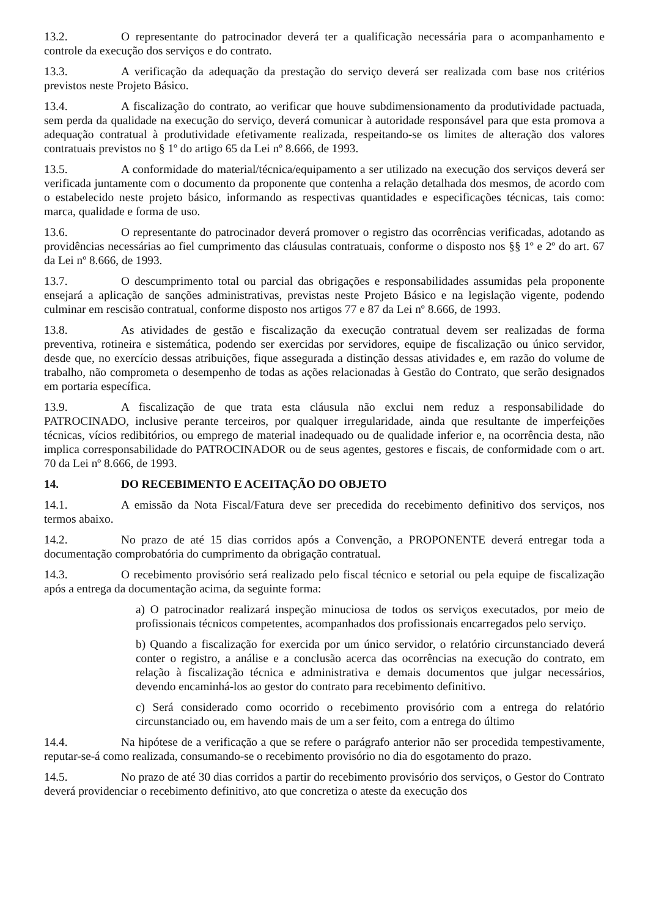13.2. O representante do patrocinador deverá ter a qualificação necessária para o acompanhamento e controle da execução dos serviços e do contrato.
13.3. A verificação da adequação da prestação do serviço deverá ser realizada com base nos critérios previstos neste Projeto Básico.
13.4. A fiscalização do contrato, ao verificar que houve subdimensionamento da produtividade pactuada, sem perda da qualidade na execução do serviço, deverá comunicar à autoridade responsável para que esta promova a adequação contratual à produtividade efetivamente realizada, respeitando-se os limites de alteração dos valores contratuais previstos no § 1º do artigo 65 da Lei nº 8.666, de 1993.
13.5. A conformidade do material/técnica/equipamento a ser utilizado na execução dos serviços deverá ser verificada juntamente com o documento da proponente que contenha a relação detalhada dos mesmos, de acordo com o estabelecido neste projeto básico, informando as respectivas quantidades e especificações técnicas, tais como: marca, qualidade e forma de uso.
13.6. O representante do patrocinador deverá promover o registro das ocorrências verificadas, adotando as providências necessárias ao fiel cumprimento das cláusulas contratuais, conforme o disposto nos §§ 1º e 2º do art. 67 da Lei nº 8.666, de 1993.
13.7. O descumprimento total ou parcial das obrigações e responsabilidades assumidas pela proponente ensejará a aplicação de sanções administrativas, previstas neste Projeto Básico e na legislação vigente, podendo culminar em rescisão contratual, conforme disposto nos artigos 77 e 87 da Lei nº 8.666, de 1993.
13.8. As atividades de gestão e fiscalização da execução contratual devem ser realizadas de forma preventiva, rotineira e sistemática, podendo ser exercidas por servidores, equipe de fiscalização ou único servidor, desde que, no exercício dessas atribuições, fique assegurada a distinção dessas atividades e, em razão do volume de trabalho, não comprometa o desempenho de todas as ações relacionadas à Gestão do Contrato, que serão designados em portaria específica.
13.9. A fiscalização de que trata esta cláusula não exclui nem reduz a responsabilidade do PATROCINADO, inclusive perante terceiros, por qualquer irregularidade, ainda que resultante de imperfeições técnicas, vícios redibitórios, ou emprego de material inadequado ou de qualidade inferior e, na ocorrência desta, não implica corresponsabilidade do PATROCINADOR ou de seus agentes, gestores e fiscais, de conformidade com o art. 70 da Lei nº 8.666, de 1993.
14. DO RECEBIMENTO E ACEITAÇÃO DO OBJETO
14.1. A emissão da Nota Fiscal/Fatura deve ser precedida do recebimento definitivo dos serviços, nos termos abaixo.
14.2. No prazo de até 15 dias corridos após a Convenção, a PROPONENTE deverá entregar toda a documentação comprobatória do cumprimento da obrigação contratual.
14.3. O recebimento provisório será realizado pelo fiscal técnico e setorial ou pela equipe de fiscalização após a entrega da documentação acima, da seguinte forma:
a) O patrocinador realizará inspeção minuciosa de todos os serviços executados, por meio de profissionais técnicos competentes, acompanhados dos profissionais encarregados pelo serviço.
b) Quando a fiscalização for exercida por um único servidor, o relatório circunstanciado deverá conter o registro, a análise e a conclusão acerca das ocorrências na execução do contrato, em relação à fiscalização técnica e administrativa e demais documentos que julgar necessários, devendo encaminhá-los ao gestor do contrato para recebimento definitivo.
c) Será considerado como ocorrido o recebimento provisório com a entrega do relatório circunstanciado ou, em havendo mais de um a ser feito, com a entrega do último
14.4. Na hipótese de a verificação a que se refere o parágrafo anterior não ser procedida tempestivamente, reputar-se-á como realizada, consumando-se o recebimento provisório no dia do esgotamento do prazo.
14.5. No prazo de até 30 dias corridos a partir do recebimento provisório dos serviços, o Gestor do Contrato deverá providenciar o recebimento definitivo, ato que concretiza o ateste da execução dos